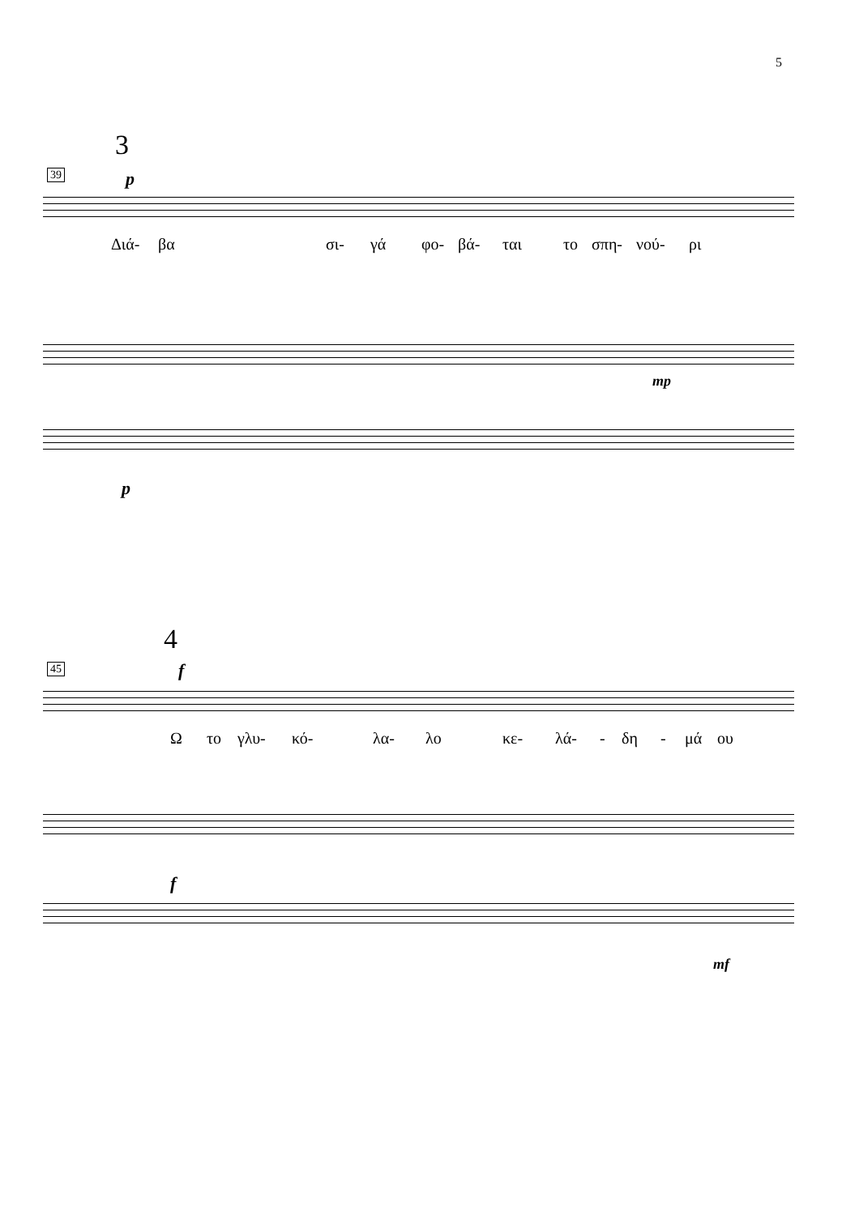5
3
39 p
Διά- βα σι- γά φο- βά- ται το σπη- νού- ρι
mp
p
4
45 f
Ω το γλυ- κό- λα- λο κε- λά- - δη - μά ου
f
mf